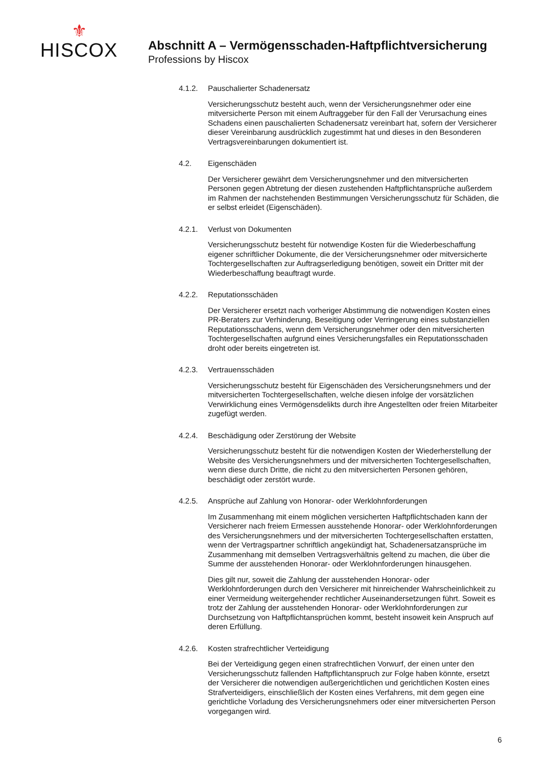⚜
HISCOX
Abschnitt A – Vermögensschaden-Haftpflichtversicherung
Professions by Hiscox
4.1.2. Pauschalierter Schadenersatz
Versicherungsschutz besteht auch, wenn der Versicherungsnehmer oder eine mitversicherte Person mit einem Auftraggeber für den Fall der Verursachung eines Schadens einen pauschalierten Schadenersatz vereinbart hat, sofern der Versicherer dieser Vereinbarung ausdrücklich zugestimmt hat und dieses in den Besonderen Vertragsvereinbarungen dokumentiert ist.
4.2. Eigenschäden
Der Versicherer gewährt dem Versicherungsnehmer und den mitversicherten Personen gegen Abtretung der diesen zustehenden Haftpflichtansprüche außerdem im Rahmen der nachstehenden Bestimmungen Versicherungsschutz für Schäden, die er selbst erleidet (Eigenschäden).
4.2.1. Verlust von Dokumenten
Versicherungsschutz besteht für notwendige Kosten für die Wiederbeschaffung eigener schriftlicher Dokumente, die der Versicherungsnehmer oder mitversicherte Tochtergesellschaften zur Auftragserledigung benötigen, soweit ein Dritter mit der Wiederbeschaffung beauftragt wurde.
4.2.2. Reputationsschäden
Der Versicherer ersetzt nach vorheriger Abstimmung die notwendigen Kosten eines PR-Beraters zur Verhinderung, Beseitigung oder Verringerung eines substanziellen Reputationsschadens, wenn dem Versicherungsnehmer oder den mitversicherten Tochtergesellschaften aufgrund eines Versicherungsfalles ein Reputationsschaden droht oder bereits eingetreten ist.
4.2.3. Vertrauensschäden
Versicherungsschutz besteht für Eigenschäden des Versicherungsnehmers und der mitversicherten Tochtergesellschaften, welche diesen infolge der vorsätzlichen Verwirklichung eines Vermögensdelikts durch ihre Angestellten oder freien Mitarbeiter zugefügt werden.
4.2.4. Beschädigung oder Zerstörung der Website
Versicherungsschutz besteht für die notwendigen Kosten der Wiederherstellung der Website des Versicherungsnehmers und der mitversicherten Tochtergesellschaften, wenn diese durch Dritte, die nicht zu den mitversicherten Personen gehören, beschädigt oder zerstört wurde.
4.2.5. Ansprüche auf Zahlung von Honorar- oder Werklohnforderungen
Im Zusammenhang mit einem möglichen versicherten Haftpflichtschaden kann der Versicherer nach freiem Ermessen ausstehende Honorar- oder Werklohnforderungen des Versicherungsnehmers und der mitversicherten Tochtergesellschaften erstatten, wenn der Vertragspartner schriftlich angekündigt hat, Schadenersatzansprüche im Zusammenhang mit demselben Vertragsverhältnis geltend zu machen, die über die Summe der ausstehenden Honorar- oder Werklohnforderungen hinausgehen.
Dies gilt nur, soweit die Zahlung der ausstehenden Honorar- oder Werklohnforderungen durch den Versicherer mit hinreichender Wahrscheinlichkeit zu einer Vermeidung weitergehender rechtlicher Auseinandersetzungen führt. Soweit es trotz der Zahlung der ausstehenden Honorar- oder Werklohnforderungen zur Durchsetzung von Haftpflichtansprüchen kommt, besteht insoweit kein Anspruch auf deren Erfüllung.
4.2.6. Kosten strafrechtlicher Verteidigung
Bei der Verteidigung gegen einen strafrechtlichen Vorwurf, der einen unter den Versicherungsschutz fallenden Haftpflichtanspruch zur Folge haben könnte, ersetzt der Versicherer die notwendigen außergerichtlichen und gerichtlichen Kosten eines Strafverteidigers, einschließlich der Kosten eines Verfahrens, mit dem gegen eine gerichtliche Vorladung des Versicherungsnehmers oder einer mitversicherten Person vorgegangen wird.
6